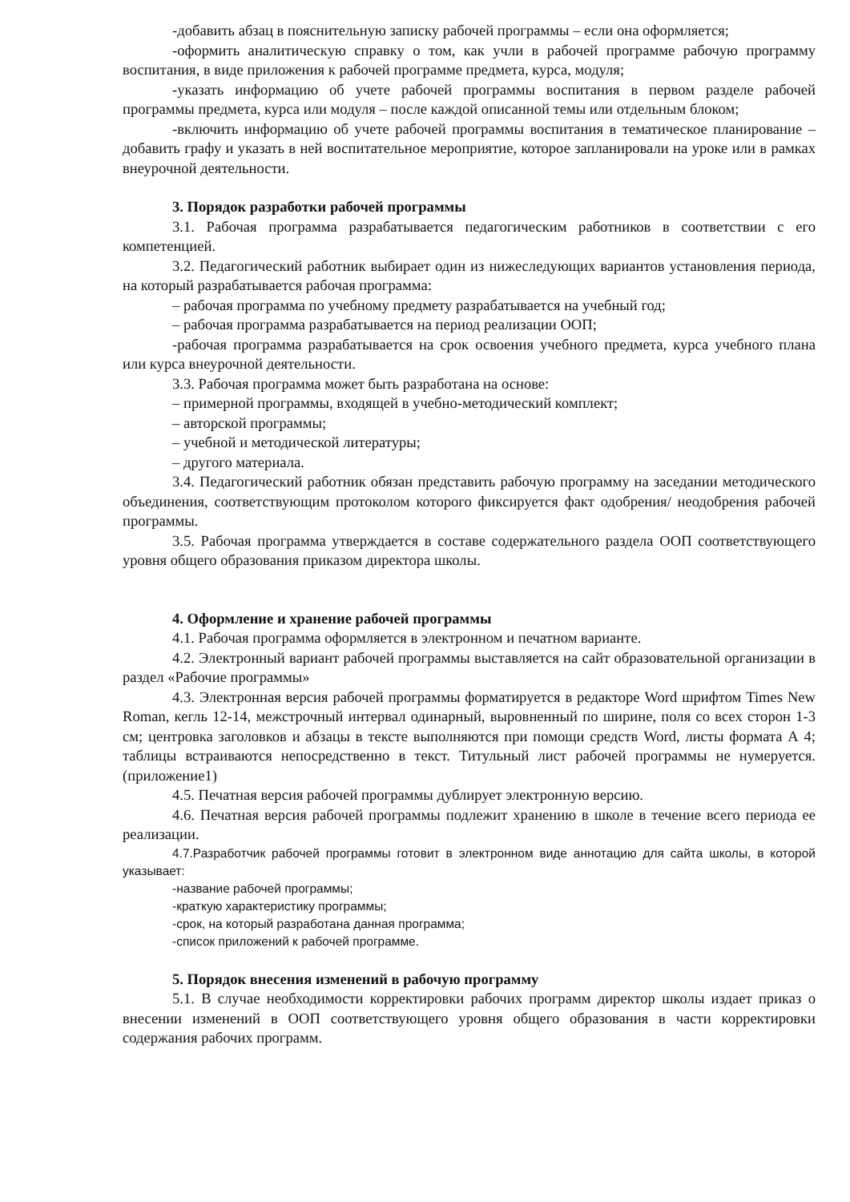-добавить абзац в пояснительную записку рабочей программы – если она оформляется;
-оформить аналитическую справку о том, как учли в рабочей программе рабочую программу воспитания, в виде приложения к рабочей программе предмета, курса, модуля;
-указать информацию об учете рабочей программы воспитания в первом разделе рабочей программы предмета, курса или модуля – после каждой описанной темы или отдельным блоком;
-включить информацию об учете рабочей программы воспитания в тематическое планирование –добавить графу и указать в ней воспитательное мероприятие, которое запланировали на уроке или в рамках внеурочной деятельности.
3. Порядок разработки рабочей программы
3.1. Рабочая программа разрабатывается педагогическим работников в соответствии с его компетенцией.
3.2. Педагогический работник выбирает один из нижеследующих вариантов установления периода, на который разрабатывается рабочая программа:
– рабочая программа по учебному предмету разрабатывается на учебный год;
– рабочая программа разрабатывается на период реализации ООП;
-рабочая программа разрабатывается на срок освоения учебного предмета, курса учебного плана или курса внеурочной деятельности.
3.3. Рабочая программа может быть разработана на основе:
– примерной программы, входящей в учебно-методический комплект;
– авторской программы;
– учебной и методической литературы;
– другого материала.
3.4. Педагогический работник обязан представить рабочую программу на заседании методического объединения, соответствующим протоколом которого фиксируется факт одобрения/ неодобрения рабочей программы.
3.5. Рабочая программа утверждается в составе содержательного раздела ООП соответствующего уровня общего образования приказом директора школы.
4. Оформление и хранение рабочей программы
4.1. Рабочая программа оформляется в электронном и печатном варианте.
4.2. Электронный вариант рабочей программы выставляется на сайт образовательной организации в раздел «Рабочие программы»
4.3. Электронная версия рабочей программы форматируется в редакторе Word шрифтом Times New Roman, кегль 12-14, межстрочный интервал одинарный, выровненный по ширине, поля со всех сторон 1-3 см; центровка заголовков и абзацы в тексте выполняются при помощи средств Word, листы формата А 4; таблицы встраиваются непосредственно в текст. Титульный лист рабочей программы не нумеруется. (приложение1)
4.5. Печатная версия рабочей программы дублирует электронную версию.
4.6. Печатная версия рабочей программы подлежит хранению в школе в течение всего периода ее реализации.
4.7.Разработчик рабочей программы готовит в электронном виде аннотацию для сайта школы, в которой указывает:
-название рабочей программы;
-краткую характеристику программы;
-срок, на который разработана данная программа;
-список приложений к рабочей программе.
5. Порядок внесения изменений в рабочую программу
5.1. В случае необходимости корректировки рабочих программ директор школы издает приказ о внесении изменений в ООП соответствующего уровня общего образования в части корректировки содержания рабочих программ.